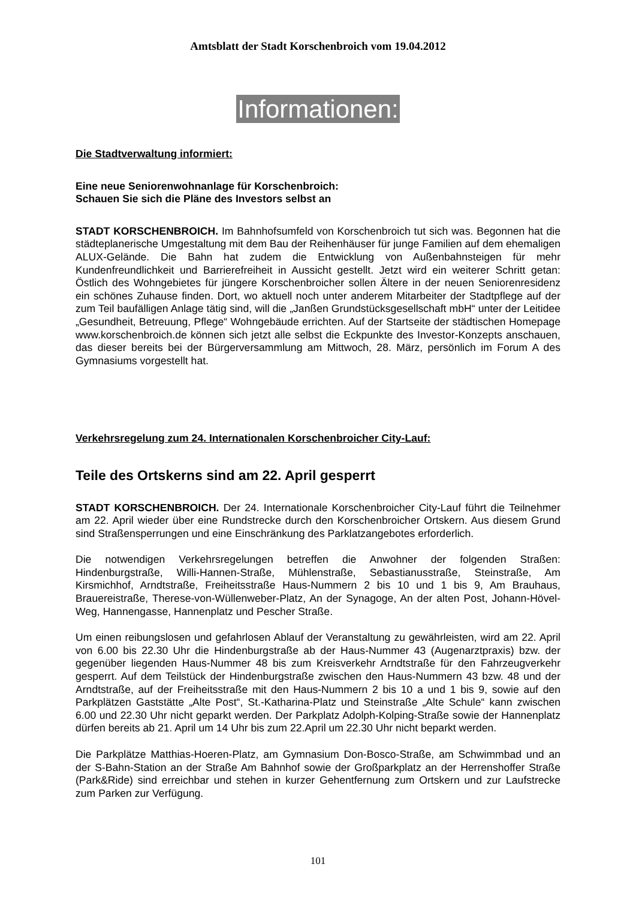Amtsblatt der Stadt Korschenbroich vom 19.04.2012
Informationen:
Die Stadtverwaltung informiert:
Eine neue Seniorenwohnanlage für Korschenbroich:
Schauen Sie sich die Pläne des Investors selbst an
STADT KORSCHENBROICH. Im Bahnhofsumfeld von Korschenbroich tut sich was. Begonnen hat die städteplanerische Umgestaltung mit dem Bau der Reihenhäuser für junge Familien auf dem ehemaligen ALUX-Gelände. Die Bahn hat zudem die Entwicklung von Außenbahnsteigen für mehr Kundenfreundlichkeit und Barrierefreiheit in Aussicht gestellt. Jetzt wird ein weiterer Schritt getan: Östlich des Wohngebietes für jüngere Korschenbroicher sollen Ältere in der neuen Seniorenresidenz ein schönes Zuhause finden. Dort, wo aktuell noch unter anderem Mitarbeiter der Stadtpflege auf der zum Teil baufälligen Anlage tätig sind, will die „Janßen Grundstücksgesellschaft mbH“ unter der Leitidee „Gesundheit, Betreuung, Pflege“ Wohngebäude errichten. Auf der Startseite der städtischen Homepage www.korschenbroich.de können sich jetzt alle selbst die Eckpunkte des Investor-Konzepts anschauen, das dieser bereits bei der Bürgerversammlung am Mittwoch, 28. März, persönlich im Forum A des Gymnasiums vorgestellt hat.
Verkehrsregelung zum 24. Internationalen Korschenbroicher City-Lauf:
Teile des Ortskerns sind am 22. April gesperrt
STADT KORSCHENBROICH. Der 24. Internationale Korschenbroicher City-Lauf führt die Teilnehmer am 22. April wieder über eine Rundstrecke durch den Korschenbroicher Ortskern. Aus diesem Grund sind Straßensperrungen und eine Einschränkung des Parklatzangebotes erforderlich.
Die notwendigen Verkehrsregelungen betreffen die Anwohner der folgenden Straßen: Hindenburgstraße, Willi-Hannen-Straße, Mühlenstraße, Sebastianusstraße, Steinstraße, Am Kirsmichhof, Arndtstraße, Freiheitsstraße Haus-Nummern 2 bis 10 und 1 bis 9, Am Brauhaus, Brauereistraße, Therese-von-Wüllenweber-Platz, An der Synagoge, An der alten Post, Johann-Hövel-Weg, Hannengasse, Hannenplatz und Pescher Straße.
Um einen reibungslosen und gefahrlosen Ablauf der Veranstaltung zu gewährleisten, wird am 22. April von 6.00 bis 22.30 Uhr die Hindenburgstraße ab der Haus-Nummer 43 (Augenarztpraxis) bzw. der gegenüber liegenden Haus-Nummer 48 bis zum Kreisverkehr Arndtstraße für den Fahrzeugverkehr gesperrt. Auf dem Teilstück der Hindenburgstraße zwischen den Haus-Nummern 43 bzw. 48 und der Arndtstraße, auf der Freiheitsstraße mit den Haus-Nummern 2 bis 10 a und 1 bis 9, sowie auf den Parkplätzen Gaststätte „Alte Post“, St.-Katharina-Platz und Steinstraße „Alte Schule“ kann zwischen 6.00 und 22.30 Uhr nicht geparkt werden. Der Parkplatz Adolph-Kolping-Straße sowie der Hannenplatz dürfen bereits ab 21. April um 14 Uhr bis zum 22.April um 22.30 Uhr nicht beparkt werden.
Die Parkplätze Matthias-Hoeren-Platz, am Gymnasium Don-Bosco-Straße, am Schwimmbad und an der S-Bahn-Station an der Straße Am Bahnhof sowie der Großparkplatz an der Herrenshoffer Straße (Park&Ride) sind erreichbar und stehen in kurzer Gehentfernung zum Ortskern und zur Laufstrecke zum Parken zur Verfügung.
101